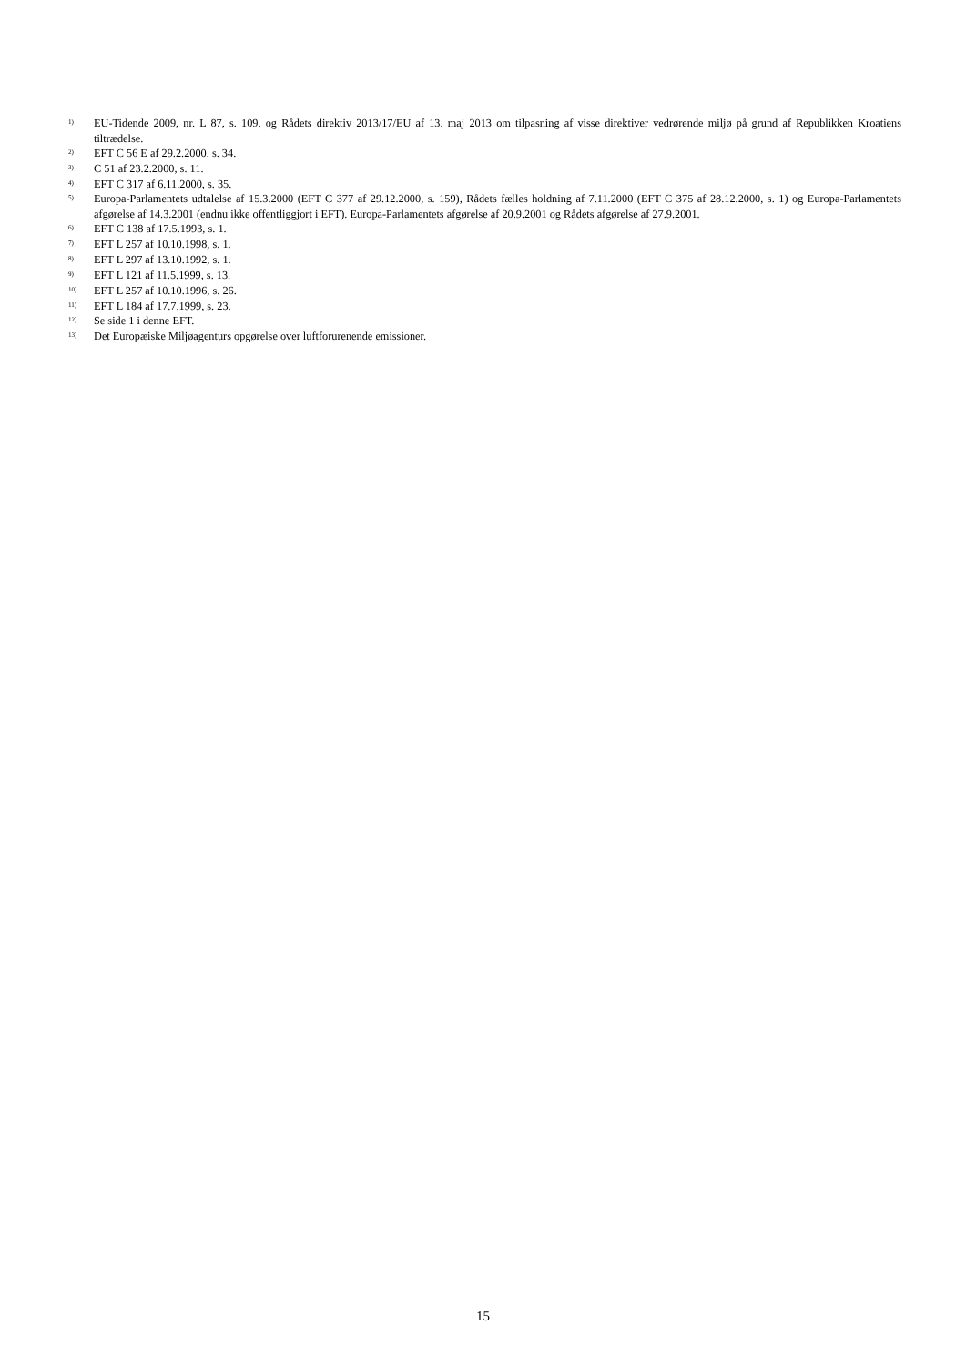<sup>1)</sup> EU-Tidende 2009, nr. L 87, s. 109, og Rådets direktiv 2013/17/EU af 13. maj 2013 om tilpasning af visse direktiver vedrørende miljø på grund af Republikken Kroatiens tiltrædelse.
<sup>2)</sup> EFT C 56 E af 29.2.2000, s. 34.
<sup>3)</sup> C 51 af 23.2.2000, s. 11.
<sup>4)</sup> EFT C 317 af 6.11.2000, s. 35.
<sup>5)</sup> Europa-Parlamentets udtalelse af 15.3.2000 (EFT C 377 af 29.12.2000, s. 159), Rådets fælles holdning af 7.11.2000 (EFT C 375 af 28.12.2000, s. 1) og Europa-Parlamentets afgørelse af 14.3.2001 (endnu ikke offentliggjort i EFT). Europa-Parlamentets afgørelse af 20.9.2001 og Rådets afgørelse af 27.9.2001.
<sup>6)</sup> EFT C 138 af 17.5.1993, s. 1.
<sup>7)</sup> EFT L 257 af 10.10.1998, s. 1.
<sup>8)</sup> EFT L 297 af 13.10.1992, s. 1.
<sup>9)</sup> EFT L 121 af 11.5.1999, s. 13.
<sup>10)</sup> EFT L 257 af 10.10.1996, s. 26.
<sup>11)</sup> EFT L 184 af 17.7.1999, s. 23.
<sup>12)</sup> Se side 1 i denne EFT.
<sup>13)</sup> Det Europæiske Miljøagenturs opgørelse over luftforurenende emissioner.
15